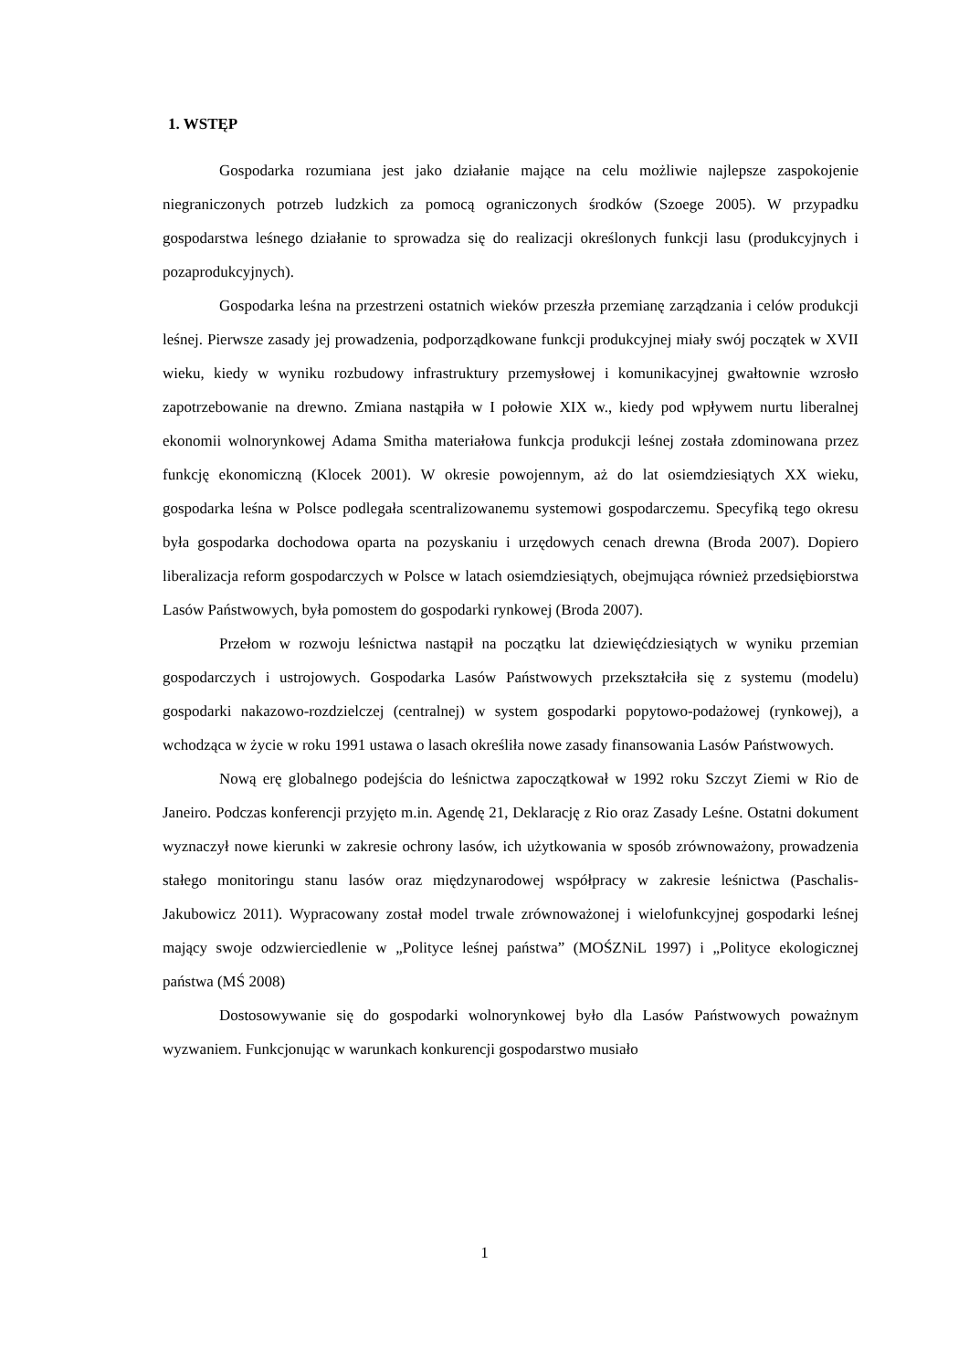1. WSTĘP
Gospodarka rozumiana jest jako działanie mające na celu możliwie najlepsze zaspokojenie niegraniczonych potrzeb ludzkich za pomocą ograniczonych środków (Szoege 2005). W przypadku gospodarstwa leśnego działanie to sprowadza się do realizacji określonych funkcji lasu (produkcyjnych i pozaprodukcyjnych).
Gospodarka leśna na przestrzeni ostatnich wieków przeszła przemianę zarządzania i celów produkcji leśnej. Pierwsze zasady jej prowadzenia, podporządkowane funkcji produkcyjnej miały swój początek w XVII wieku, kiedy w wyniku rozbudowy infrastruktury przemysłowej i komunikacyjnej gwałtownie wzrosło zapotrzebowanie na drewno. Zmiana nastąpiła w I połowie XIX w., kiedy pod wpływem nurtu liberalnej ekonomii wolnorynkowej Adama Smitha materiałowa funkcja produkcji leśnej została zdominowana przez funkcję ekonomiczną (Klocek 2001). W okresie powojennym, aż do lat osiemdziesiątych XX wieku, gospodarka leśna w Polsce podlegała scentralizowanemu systemowi gospodarczemu. Specyfiką tego okresu była gospodarka dochodowa oparta na pozyskaniu i urzędowych cenach drewna (Broda 2007). Dopiero liberalizacja reform gospodarczych w Polsce w latach osiemdziesiątych, obejmująca również przedsiębiorstwa Lasów Państwowych, była pomostem do gospodarki rynkowej (Broda 2007).
Przełom w rozwoju leśnictwa nastąpił na początku lat dziewięćdziesiątych w wyniku przemian gospodarczych i ustrojowych. Gospodarka Lasów Państwowych przekształciła się z systemu (modelu) gospodarki nakazowo-rozdzielczej (centralnej) w system gospodarki popytowo-podażowej (rynkowej), a wchodząca w życie w roku 1991 ustawa o lasach określiła nowe zasady finansowania Lasów Państwowych.
Nową erę globalnego podejścia do leśnictwa zapoczątkował w 1992 roku Szczyt Ziemi w Rio de Janeiro. Podczas konferencji przyjęto m.in. Agendę 21, Deklarację z Rio oraz Zasady Leśne. Ostatni dokument wyznaczył nowe kierunki w zakresie ochrony lasów, ich użytkowania w sposób zrównoważony, prowadzenia stałego monitoringu stanu lasów oraz międzynarodowej współpracy w zakresie leśnictwa (Paschalis-Jakubowicz 2011). Wypracowany został model trwale zrównoważonej i wielofunkcyjnej gospodarki leśnej mający swoje odzwierciedlenie w „Polityce leśnej państwa” (MOŚZNiL 1997) i „Polityce ekologicznej państwa (MŚ 2008)
Dostosowywanie się do gospodarki wolnorynkowej było dla Lasów Państwowych poważnym wyzwaniem. Funkcjonując w warunkach konkurencji gospodarstwo musiało
1